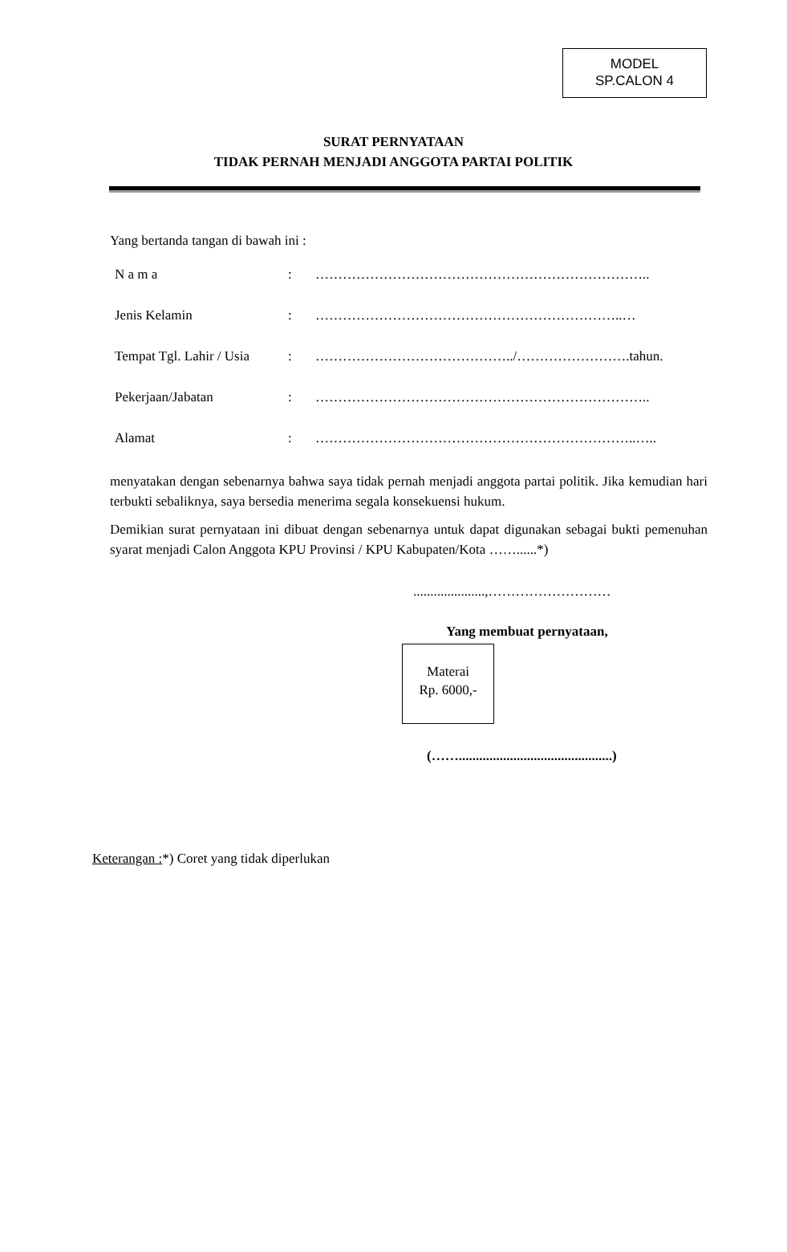MODEL
SP.CALON 4
SURAT PERNYATAAN
TIDAK PERNAH MENJADI ANGGOTA PARTAI POLITIK
Yang bertanda tangan di bawah ini :
| N a m a | : | ……………………………………………………………….. |
| Jenis Kelamin | : | …………………………………………………………..… |
| Tempat Tgl. Lahir / Usia | : | ……………………………………../…………………….tahun. |
| Pekerjaan/Jabatan | : | ……………………………………………………………….. |
| Alamat | : | ……………………………………………………………..….. |
menyatakan dengan sebenarnya bahwa saya tidak pernah menjadi anggota partai politik. Jika kemudian hari terbukti sebaliknya, saya bersedia menerima segala konsekuensi hukum.
Demikian surat pernyataan ini dibuat dengan sebenarnya untuk dapat digunakan sebagai bukti pemenuhan syarat menjadi Calon Anggota KPU Provinsi / KPU Kabupaten/Kota ……......*)
.....................,………………………
Yang membuat pernyataan,
Materai
Rp. 6000,-
(…….............................................)
Keterangan :*) Coret yang tidak diperlukan